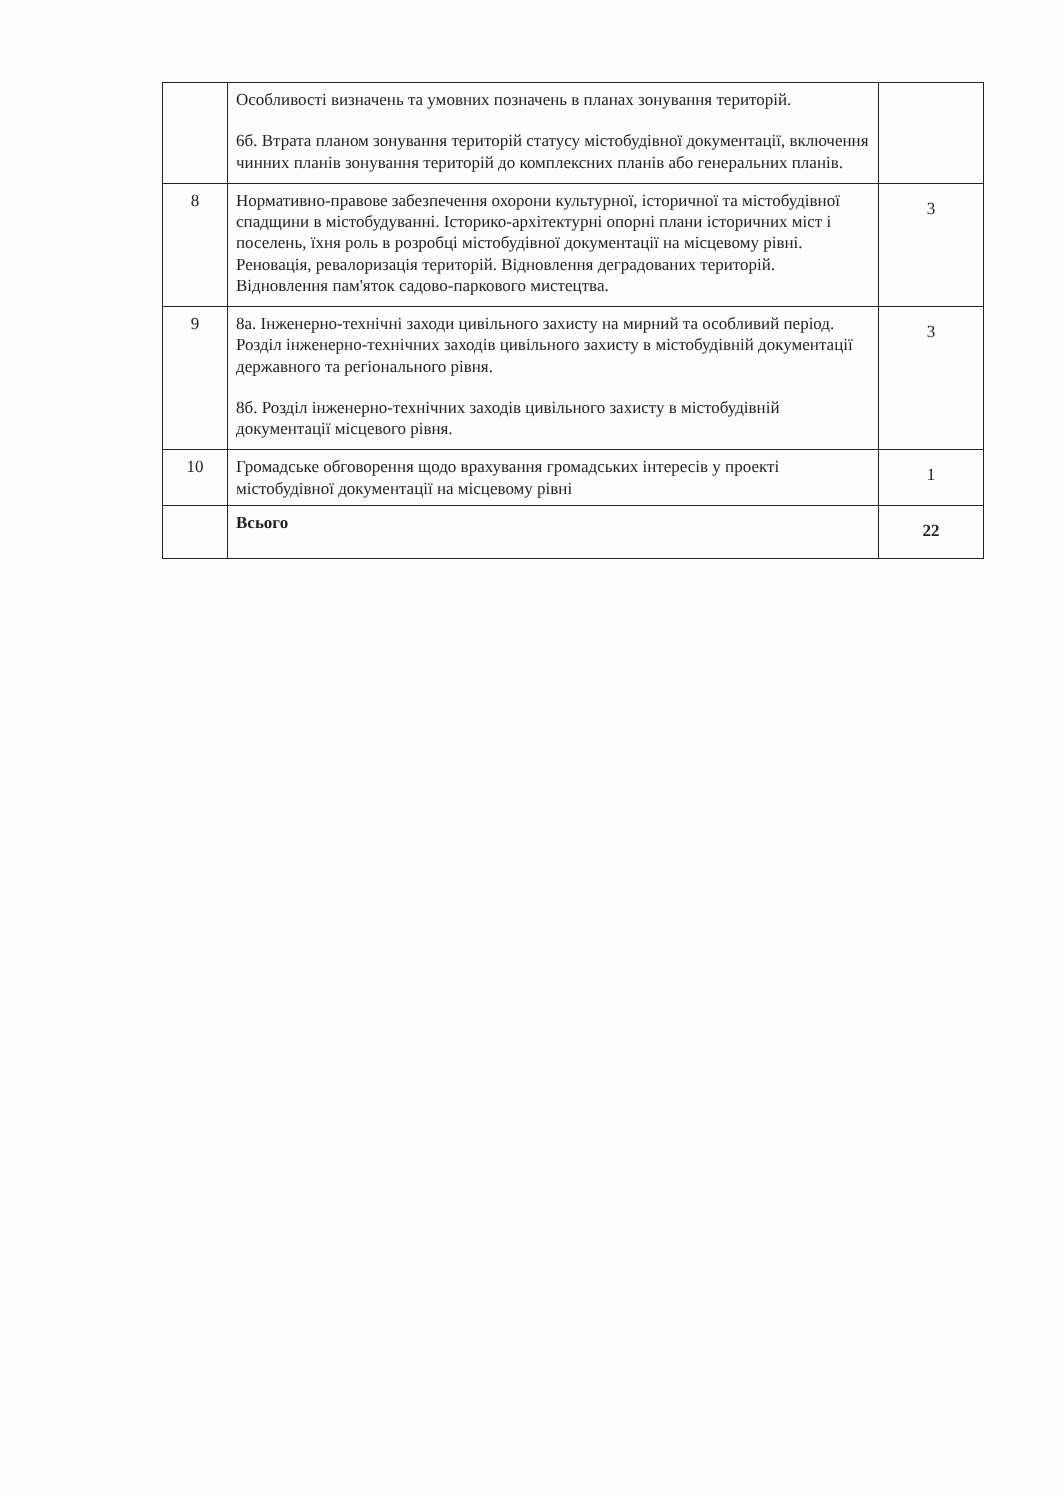| | Особливості визначень та умовних позначень в планах зонування територій. 6б. Втрата планом зонування територій статусу містобудівної документації, включення чинних планів зонування територій до комплексних планів або генеральних планів. | |
| 8 | Нормативно-правове забезпечення охорони культурної, історичної та містобудівної спадщини в містобудуванні. Історико-архітектурні опорні плани історичних міст і поселень, їхня роль в розробці містобудівної документації на місцевому рівні. Реновація, ревалоризація територій. Відновлення деградованих територій. Відновлення пам'яток садово-паркового мистецтва. | 3 |
| 9 | 8а. Інженерно-технічні заходи цивільного захисту на мирний та особливий період. Розділ інженерно-технічних заходів цивільного захисту в містобудівній документації державного та регіонального рівня. 8б. Розділ інженерно-технічних заходів цивільного захисту в містобудівній документації місцевого рівня. | 3 |
| 10 | Громадське обговорення щодо врахування громадських інтересів у проекті містобудівної документації на місцевому рівні | 1 |
| | Всього | 22 |